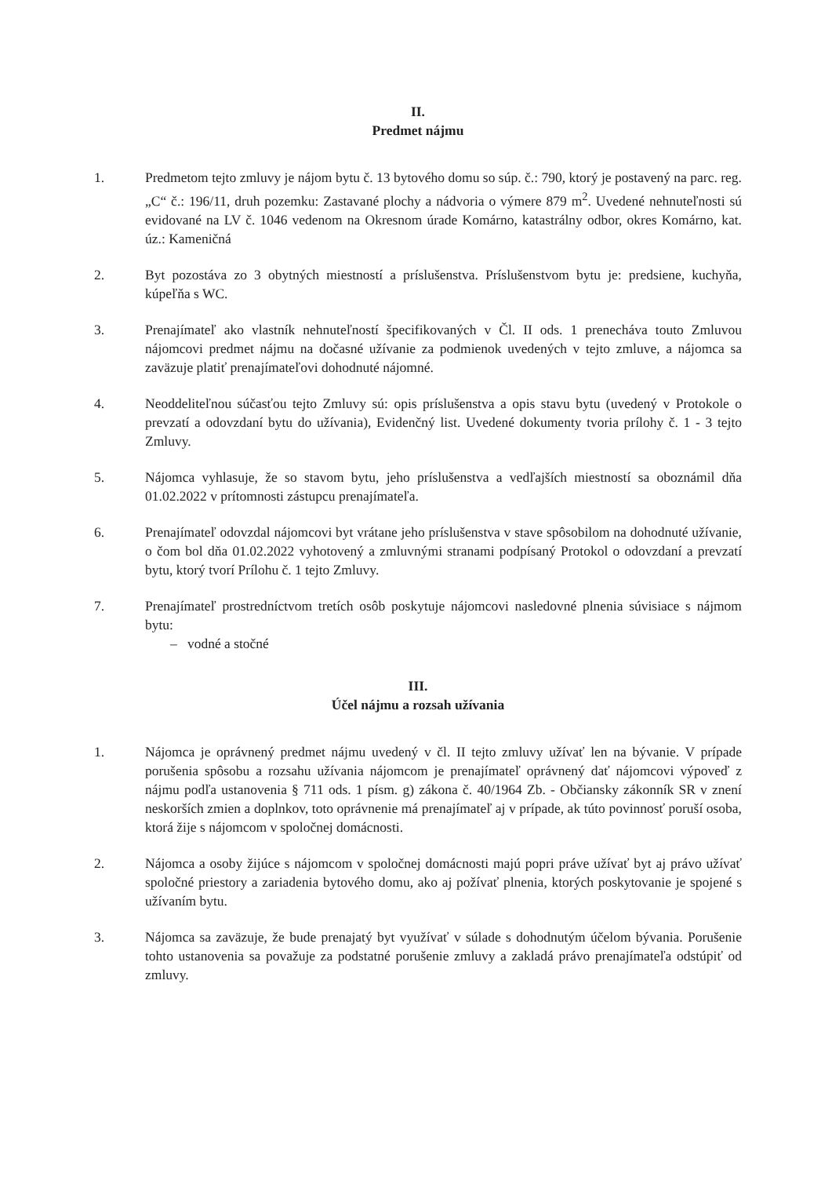II.
Predmet nájmu
1. Predmetom tejto zmluvy je nájom bytu č. 13 bytového domu so súp. č.: 790, ktorý je postavený na parc. reg. „C“ č.: 196/11, druh pozemku: Zastavané plochy a nádvoria o výmere 879 m<sup>2</sup>. Uvedené nehnuteľnosti sú evidované na LV č. 1046 vedenom na Okresnom úrade Komárno, katastrálny odbor, okres Komárno, kat. úz.: Kameničná
2. Byt pozostáva zo 3 obytných miestností a príslušenstva. Príslušenstvom bytu je: predsiene, kuchyňa, kúpeľňa s WC.
3. Prenajímateľ ako vlastník nehnuteľností špecifikovaných v Čl. II ods. 1 prenecháva touto Zmluvou nájomcovi predmet nájmu na dočasné užívanie za podmienok uvedených v tejto zmluve, a nájomca sa zaväzuje platiť prenajímateľovi dohodnuté nájomné.
4. Neoddeliteľnou súčasťou tejto Zmluvy sú: opis príslušenstva a opis stavu bytu (uvedený v Protokole o prevzatí a odovzdaní bytu do užívania), Evidenčný list. Uvedené dokumenty tvoria prílohy č. 1 - 3 tejto Zmluvy.
5. Nájomca vyhlasuje, že so stavom bytu, jeho príslušenstva a vedľajších miestností sa oboznámil dňa 01.02.2022 v prítomnosti zástupcu prenajímateľa.
6. Prenajímateľ odovzdal nájomcovi byt vrátane jeho príslušenstva v stave spôsobilom na dohodnuté užívanie, o čom bol dňa 01.02.2022 vyhotovený a zmluvnými stranami podpísaný Protokol o odovzdaní a prevzatí bytu, ktorý tvorí Prílohu č. 1 tejto Zmluvy.
7. Prenajímateľ prostredníctvom tretích osôb poskytuje nájomcovi nasledovné plnenia súvisiace s nájmom bytu:
– vodné a stočné
III.
Účel nájmu a rozsah užívania
1. Nájomca je oprávnený predmet nájmu uvedený v čl. II tejto zmluvy užívať len na bývanie. V prípade porušenia spôsobu a rozsahu užívania nájomcom je prenajímateľ oprávnený dať nájomcovi výpoveď z nájmu podľa ustanovenia § 711 ods. 1 písm. g) zákona č. 40/1964 Zb. - Občiansky zákonník SR v znení neskorších zmien a doplnkov, toto oprávnenie má prenajímateľ aj v prípade, ak túto povinnosť poruší osoba, ktorá žije s nájomcom v spoločnej domácnosti.
2. Nájomca a osoby žijúce s nájomcom v spoločnej domácnosti majú popri práve užívať byt aj právo užívať spoločné priestory a zariadenia bytového domu, ako aj požívať plnenia, ktorých poskytovanie je spojené s užívaním bytu.
3. Nájomca sa zaväzuje, že bude prenajatý byt využívať v súlade s dohodnutým účelom bývania. Porušenie tohto ustanovenia sa považuje za podstatné porušenie zmluvy a zakladá právo prenajímateľa odstúpiť od zmluvy.